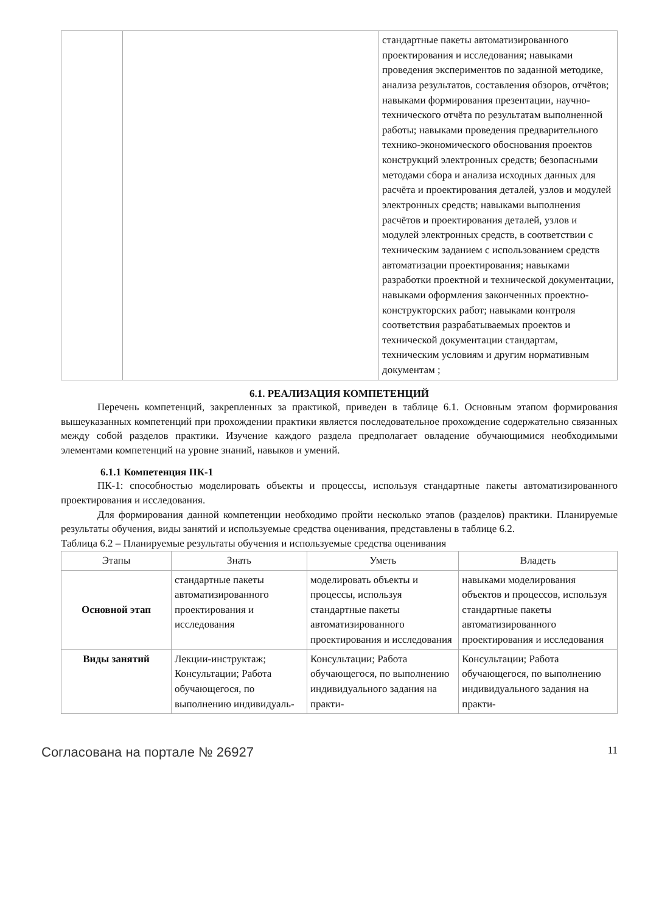| | | стандартные пакеты автоматизированного проектирования и исследования; навыками проведения экспериментов по заданной методике, анализа результатов, составления обзоров, отчётов; навыками формирования презентации, научно-технического отчёта по результатам выполненной работы; навыками проведения предварительного технико-экономического обоснования проектов конструкций электронных средств; безопасными методами сбора и анализа исходных данных для расчёта и проектирования деталей, узлов и модулей электронных средств; навыками выполнения расчётов и проектирования деталей, узлов и модулей электронных средств, в соответствии с техническим заданием с использованием средств автоматизации проектирования; навыками разработки проектной и технической документации, навыками оформления законченных проектно-конструкторских работ; навыками контроля соответствия разрабатываемых проектов и технической документации стандартам, техническим условиям и другим нормативным документам ; |
6.1. РЕАЛИЗАЦИЯ КОМПЕТЕНЦИЙ
Перечень компетенций, закрепленных за практикой, приведен в таблице 6.1. Основным этапом формирования вышеуказанных компетенций при прохождении практики является последовательное прохождение содержательно связанных между собой разделов практики. Изучение каждого раздела предполагает овладение обучающимися необходимыми элементами компетенций на уровне знаний, навыков и умений.
6.1.1 Компетенция ПК-1
ПК-1: способностью моделировать объекты и процессы, используя стандартные пакеты автоматизированного проектирования и исследования.
Для формирования данной компетенции необходимо пройти несколько этапов (разделов) практики. Планируемые результаты обучения, виды занятий и используемые средства оценивания, представлены в таблице 6.2.
Таблица 6.2 – Планируемые результаты обучения и используемые средства оценивания
| Этапы | Знать | Уметь | Владеть |
| --- | --- | --- | --- |
| Основной этап | стандартные пакеты автоматизированного проектирования и исследования | моделировать объекты и процессы, используя стандартные пакеты автоматизированного проектирования и исследования | навыками моделирования объектов и процессов, используя стандартные пакеты автоматизированного проектирования и исследования |
| Виды занятий | Лекции-инструктаж; Консультации; Работа обучающегося, по выполнению индивидуаль- | Консультации; Работа обучающегося, по выполнению индивидуального задания на практи- | Консультации; Работа обучающегося, по выполнению индивидуального задания на практи- |
Согласована на портале № 26927 11